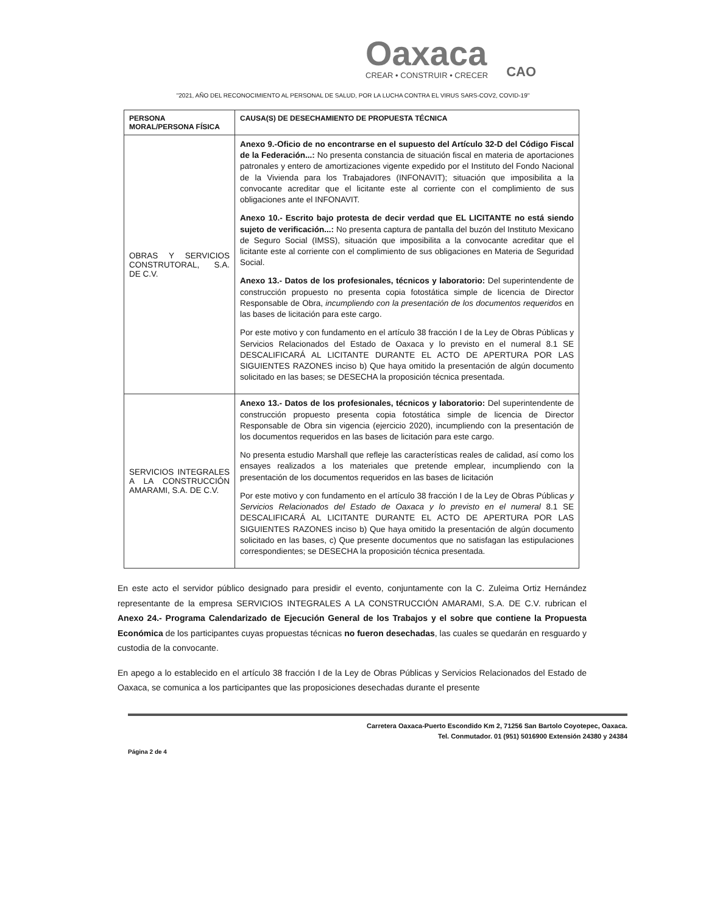Oaxaca
CREAR • CONSTRUIR • CRECER
CAO
"2021, AÑO DEL RECONOCIMIENTO AL PERSONAL DE SALUD, POR LA LUCHA CONTRA EL VIRUS SARS-COV2, COVID-19"
| PERSONA MORAL/PERSONA FÍSICA | CAUSA(S) DE DESECHAMIENTO DE PROPUESTA TÉCNICA |
| --- | --- |
| OBRAS Y SERVICIOS CONSTRUTORAL, S.A. DE C.V. | Anexo 9.-Oficio de no encontrarse en el supuesto del Artículo 32-D del Código Fiscal de la Federación...: No presenta constancia de situación fiscal en materia de aportaciones patronales y entero de amortizaciones vigente expedido por el Instituto del Fondo Nacional de la Vivienda para los Trabajadores (INFONAVIT); situación que imposibilita a la convocante acreditar que el licitante este al corriente con el complimiento de sus obligaciones ante el INFONAVIT. Anexo 10.- Escrito bajo protesta de decir verdad que EL LICITANTE no está siendo sujeto de verificación...: No presenta captura de pantalla del buzón del Instituto Mexicano de Seguro Social (IMSS), situación que imposibilita a la convocante acreditar que el licitante este al corriente con el complimiento de sus obligaciones en Materia de Seguridad Social. Anexo 13.- Datos de los profesionales, técnicos y laboratorio: Del superintendente de construcción propuesto no presenta copia fotostática simple de licencia de Director Responsable de Obra, incumpliendo con la presentación de los documentos requeridos en las bases de licitación para este cargo. Por este motivo y con fundamento en el artículo 38 fracción I de la Ley de Obras Públicas y Servicios Relacionados del Estado de Oaxaca y lo previsto en el numeral 8.1 SE DESCALIFICARÁ AL LICITANTE DURANTE EL ACTO DE APERTURA POR LAS SIGUIENTES RAZONES inciso b) Que haya omitido la presentación de algún documento solicitado en las bases; se DESECHA la proposición técnica presentada. |
| SERVICIOS INTEGRALES A LA CONSTRUCCIÓN AMARAMI, S.A. DE C.V. | Anexo 13.- Datos de los profesionales, técnicos y laboratorio: Del superintendente de construcción propuesto presenta copia fotostática simple de licencia de Director Responsable de Obra sin vigencia (ejercicio 2020), incumpliendo con la presentación de los documentos requeridos en las bases de licitación para este cargo. No presenta estudio Marshall que refleje las características reales de calidad, así como los ensayes realizados a los materiales que pretende emplear, incumpliendo con la presentación de los documentos requeridos en las bases de licitación Por este motivo y con fundamento en el artículo 38 fracción I de la Ley de Obras Públicas y Servicios Relacionados del Estado de Oaxaca y lo previsto en el numeral 8.1 SE DESCALIFICARÁ AL LICITANTE DURANTE EL ACTO DE APERTURA POR LAS SIGUIENTES RAZONES inciso b) Que haya omitido la presentación de algún documento solicitado en las bases, c) Que presente documentos que no satisfagan las estipulaciones correspondientes; se DESECHA la proposición técnica presentada. |
En este acto el servidor público designado para presidir el evento, conjuntamente con la C. Zuleima Ortiz Hernández representante de la empresa SERVICIOS INTEGRALES A LA CONSTRUCCIÓN AMARAMI, S.A. DE C.V. rubrican el Anexo 24.- Programa Calendarizado de Ejecución General de los Trabajos y el sobre que contiene la Propuesta Económica de los participantes cuyas propuestas técnicas no fueron desechadas, las cuales se quedarán en resguardo y custodia de la convocante.
En apego a lo establecido en el artículo 38 fracción I de la Ley de Obras Públicas y Servicios Relacionados del Estado de Oaxaca, se comunica a los participantes que las proposiciones desechadas durante el presente
Carretera Oaxaca-Puerto Escondido Km 2, 71256 San Bartolo Coyotepec, Oaxaca.
Tel. Conmutador. 01 (951) 5016900 Extensión 24380 y 24384
Página 2 de 4